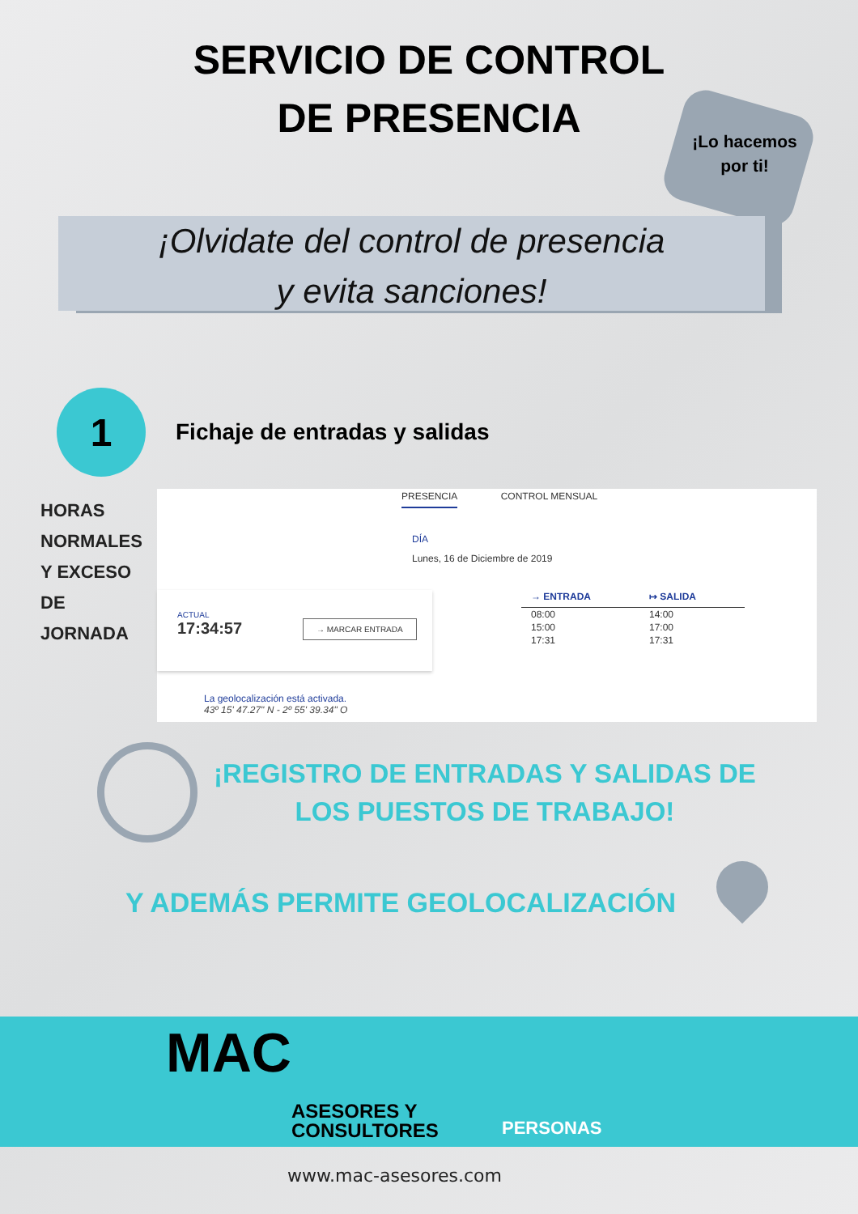SERVICIO DE CONTROL
DE PRESENCIA
¡Lo hacemos
por ti!
¡Olvidate del control de presencia
y evita sanciones!
1
Fichaje de entradas y salidas
HORAS NORMALES Y EXCESO DE JORNADA
PRESENCIA CONTROL MENSUAL
DÍA
Lunes, 16 de Diciembre de 2019
ACTUAL
17:34:57
→ MARCAR ENTRADA
| → ENTRADA | ↦ SALIDA |
| --- | --- |
| 08:00 | 14:00 |
| 15:00 | 17:00 |
| 17:31 | 17:31 |
La geolocalización está activada.
43º 15' 47.27" N - 2º 55' 39.34" O
¡REGISTRO DE ENTRADAS Y SALIDAS DE
LOS PUESTOS DE TRABAJO!
Y ADEMÁS PERMITE GEOLOCALIZACIÓN
MAC
ASESORES Y CONSULTORES
PERSONAS
www.mac-asesores.com